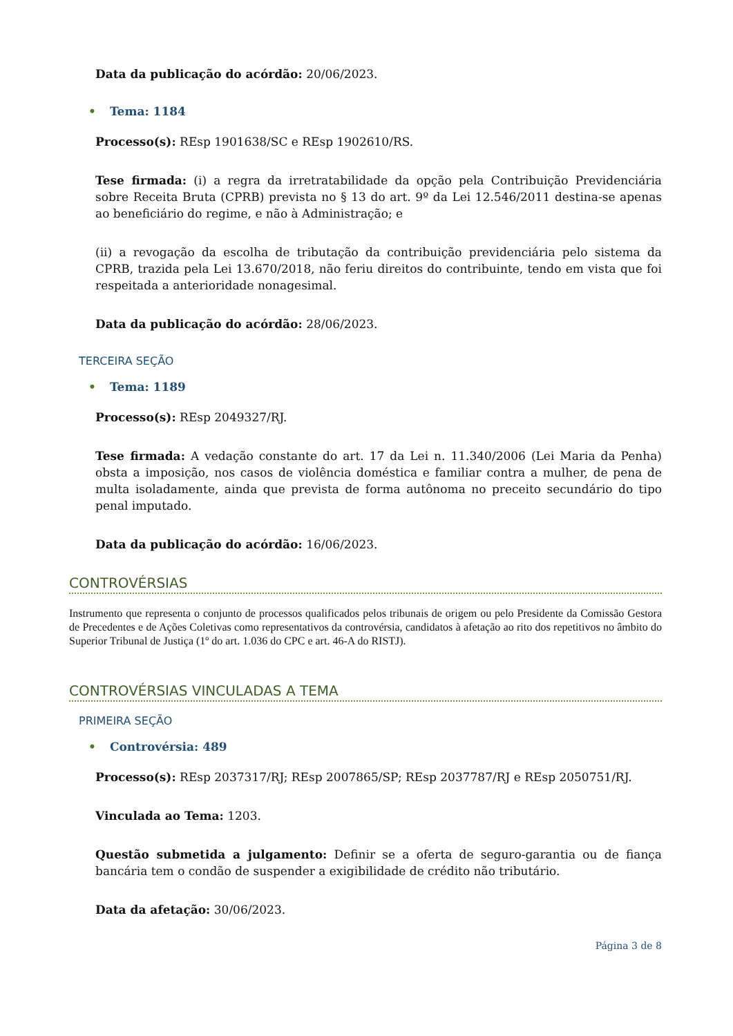Data da publicação do acórdão: 20/06/2023.
• Tema: 1184
Processo(s): REsp 1901638/SC e REsp 1902610/RS.
Tese firmada: (i) a regra da irretratabilidade da opção pela Contribuição Previdenciária sobre Receita Bruta (CPRB) prevista no § 13 do art. 9º da Lei 12.546/2011 destina-se apenas ao beneficiário do regime, e não à Administração; e
(ii) a revogação da escolha de tributação da contribuição previdenciária pelo sistema da CPRB, trazida pela Lei 13.670/2018, não feriu direitos do contribuinte, tendo em vista que foi respeitada a anterioridade nonagesimal.
Data da publicação do acórdão: 28/06/2023.
TERCEIRA SEÇÃO
• Tema: 1189
Processo(s): REsp 2049327/RJ.
Tese firmada: A vedação constante do art. 17 da Lei n. 11.340/2006 (Lei Maria da Penha) obsta a imposição, nos casos de violência doméstica e familiar contra a mulher, de pena de multa isoladamente, ainda que prevista de forma autônoma no preceito secundário do tipo penal imputado.
Data da publicação do acórdão: 16/06/2023.
CONTROVÉRSIAS
Instrumento que representa o conjunto de processos qualificados pelos tribunais de origem ou pelo Presidente da Comissão Gestora de Precedentes e de Ações Coletivas como representativos da controvérsia, candidatos à afetação ao rito dos repetitivos no âmbito do Superior Tribunal de Justiça (1º do art. 1.036 do CPC e art. 46-A do RISTJ).
CONTROVÉRSIAS VINCULADAS A TEMA
PRIMEIRA SEÇÃO
• Controvérsia: 489
Processo(s): REsp 2037317/RJ; REsp 2007865/SP; REsp 2037787/RJ e REsp 2050751/RJ.
Vinculada ao Tema: 1203.
Questão submetida a julgamento: Definir se a oferta de seguro-garantia ou de fiança bancária tem o condão de suspender a exigibilidade de crédito não tributário.
Data da afetação: 30/06/2023.
Página 3 de 8